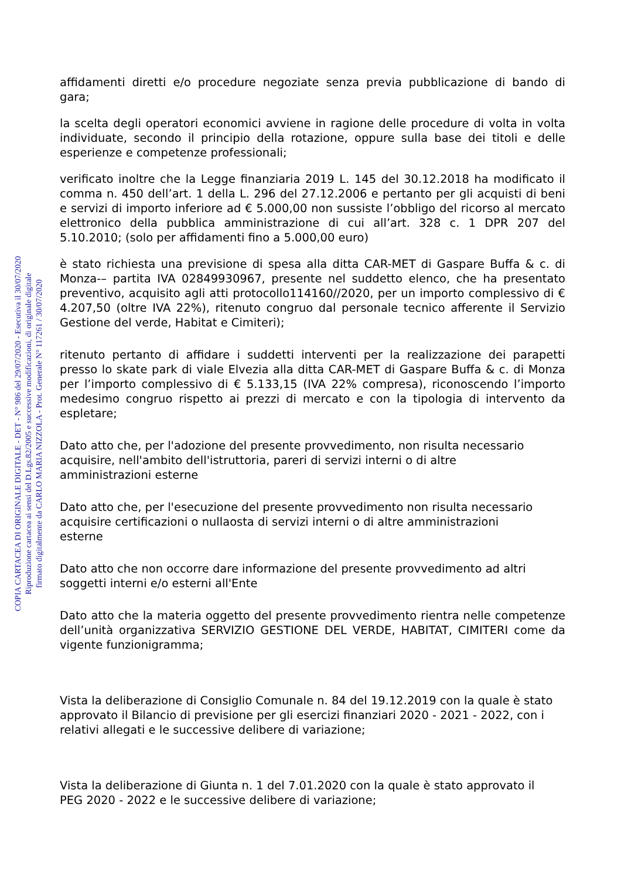affidamenti diretti e/o procedure negoziate senza previa pubblicazione di bando di gara;
la scelta degli operatori economici avviene in ragione delle procedure di volta in volta individuate, secondo il principio della rotazione, oppure sulla base dei titoli e delle esperienze e competenze professionali;
verificato inoltre che la Legge finanziaria 2019 L. 145 del 30.12.2018 ha modificato il comma n. 450 dell’art. 1 della L. 296 del 27.12.2006 e pertanto per gli acquisti di beni e servizi di importo inferiore ad € 5.000,00 non sussiste l’obbligo del ricorso al mercato elettronico della pubblica amministrazione di cui all’art. 328 c. 1 DPR 207 del 5.10.2010; (solo per affidamenti fino a 5.000,00 euro)
è stato richiesta una previsione di spesa alla ditta CAR-MET di Gaspare Buffa & c. di Monza-– partita IVA 02849930967, presente nel suddetto elenco, che ha presentato preventivo, acquisito agli atti protocollo114160//2020, per un importo complessivo di € 4.207,50 (oltre IVA 22%), ritenuto congruo dal personale tecnico afferente il Servizio Gestione del verde, Habitat e Cimiteri);
ritenuto pertanto di affidare i suddetti interventi per la realizzazione dei parapetti presso lo skate park di viale Elvezia alla ditta CAR-MET di Gaspare Buffa & c. di Monza per l’importo complessivo di € 5.133,15 (IVA 22% compresa), riconoscendo l’importo medesimo congruo rispetto ai prezzi di mercato e con la tipologia di intervento da espletare;
Dato atto che, per l'adozione del presente provvedimento, non risulta necessario acquisire, nell'ambito dell'istruttoria, pareri di servizi interni o di altre amministrazioni esterne
Dato atto che, per l'esecuzione del presente provvedimento non risulta necessario acquisire certificazioni o nullaosta di servizi interni o di altre amministrazioni esterne
Dato atto che non occorre dare informazione del presente provvedimento ad altri soggetti interni e/o esterni all'Ente
Dato atto che la materia oggetto del presente provvedimento rientra nelle competenze dell’unità organizzativa SERVIZIO GESTIONE DEL VERDE, HABITAT, CIMITERI come da vigente funzionigramma;
Vista la deliberazione di Consiglio Comunale n. 84 del 19.12.2019 con la quale è stato approvato il Bilancio di previsione per gli esercizi finanziari 2020 - 2021 - 2022, con i relativi allegati e le successive delibere di variazione;
Vista la deliberazione di Giunta n. 1 del 7.01.2020 con la quale è stato approvato il PEG 2020 - 2022 e le successive delibere di variazione;
COPIA CARTACEA DI ORIGINALE DIGITALE - DET - N° 986 del 29/07/2020 - Esecutiva il 30/07/2020
Riproduzione cartacea ai sensi del D.Lgs.82/2005 e successive modificazioni, di originale digitale
firmato digitalmente da CARLO MARIA NIZZOLA - Prot. Generale N° 117261 / 30/07/2020